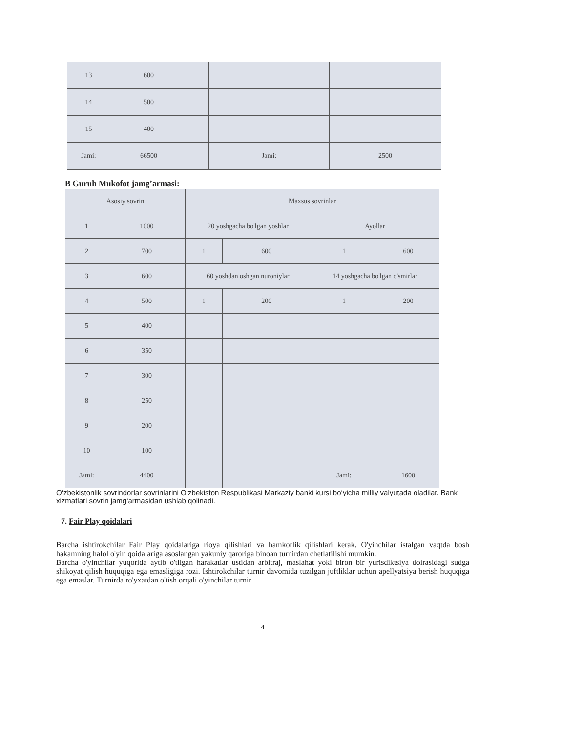| 13 | 600 | | | | |
| 14 | 500 | | | | |
| 15 | 400 | | | | |
| Jami: | 66500 | | | Jami: | 2500 |
B Guruh Mukofot jamg’armasi:
| Asosiy sovrin | | Maxsus sovrinlar | | | |
| 1 | 1000 | 20 yoshgacha bo'lgan yoshlar | | Ayollar | |
| 2 | 700 | 1 | 600 | 1 | 600 |
| 3 | 600 | 60 yoshdan oshgan nuroniylar | | 14 yoshgacha bo'lgan o'smirlar | |
| 4 | 500 | 1 | 200 | 1 | 200 |
| 5 | 400 | | | | |
| 6 | 350 | | | | |
| 7 | 300 | | | | |
| 8 | 250 | | | | |
| 9 | 200 | | | | |
| 10 | 100 | | | | |
| Jami: | 4400 | | | Jami: | 1600 |
O‘zbekistonlik sovrindorlar sovrinlarini O‘zbekiston Respublikasi Markaziy banki kursi bo‘yicha milliy valyutada oladilar. Bank xizmatlari sovrin jamg‘armasidan ushlab qolinadi.
7. Fair Play qoidalari
Barcha ishtirokchilar Fair Play qoidalariga rioya qilishlari va hamkorlik qilishlari kerak. O'yinchilar istalgan vaqtda bosh hakamning halol o'yin qoidalariga asoslangan yakuniy qaroriga binoan turnirdan chetlatilishi mumkin.
Barcha o'yinchilar yuqorida aytib o'tilgan harakatlar ustidan arbitraj, maslahat yoki biron bir yurisdiktsiya doirasidagi sudga shikoyat qilish huquqiga ega emasligiga rozi. Ishtirokchilar turnir davomida tuzilgan juftliklar uchun apellyatsiya berish huquqiga ega emaslar. Turnirda ro'yxatdan o'tish orqali o'yinchilar turnir
4